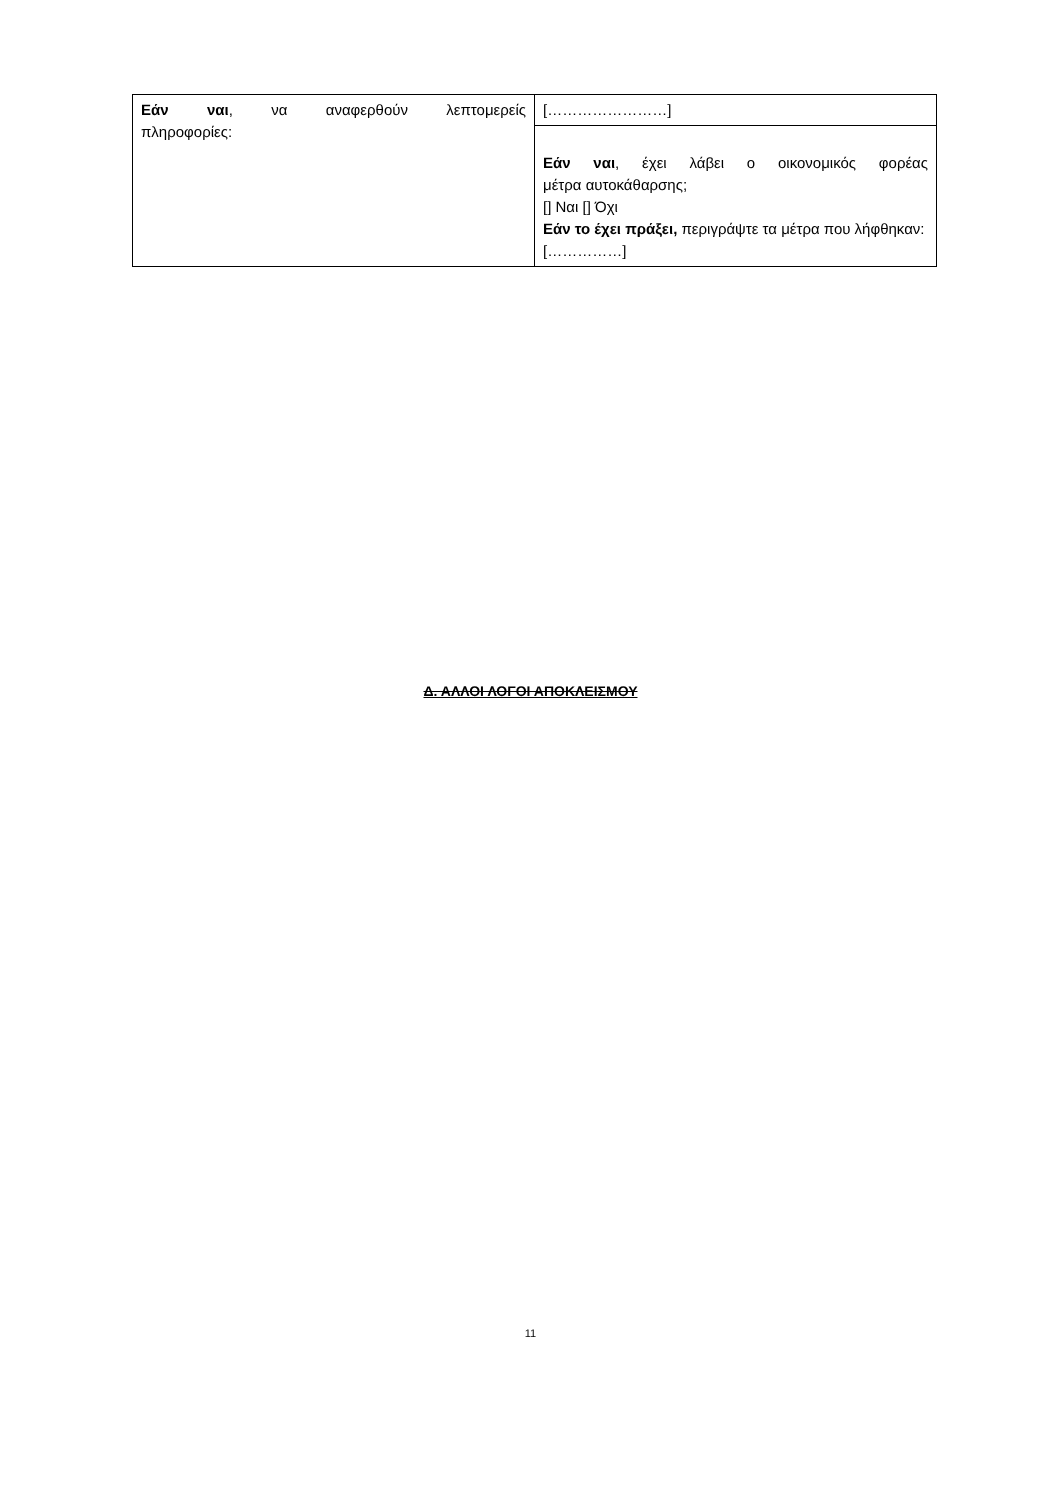| Εάν ναι , να αναφερθούν λεπτομερείς πληροφορίες: | [……………………] |
| | Εάν ναι , έχει λάβει ο οικονομικός φορέας μέτρα αυτοκάθαρσης; [] Ναι [] Όχι Εάν το έχει πράξει, περιγράψτε τα μέτρα που λήφθηκαν: [……………] |
Δ. ΑΛΛΟΙ ΛΟΓΟΙ ΑΠΟΚΛΕΙΣΜΟΥ
11